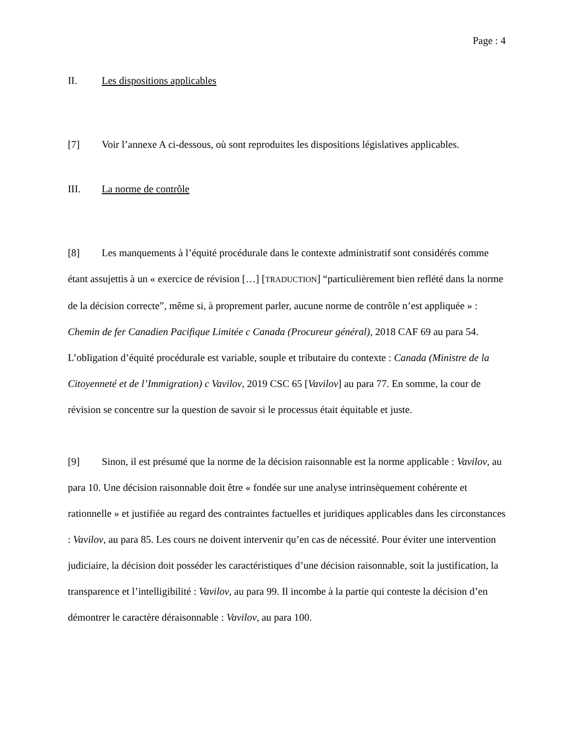Page : 4
II. Les dispositions applicables
[7] Voir l’annexe A ci-dessous, où sont reproduites les dispositions législatives applicables.
III. La norme de contrôle
[8] Les manquements à l’équité procédurale dans le contexte administratif sont considérés comme étant assujettis à un « exercice de révision […] [TRADUCTION] “particulièrement bien reflété dans la norme de la décision correcte”, même si, à proprement parler, aucune norme de contrôle n’est appliquée » : Chemin de fer Canadien Pacifique Limitée c Canada (Procureur général), 2018 CAF 69 au para 54. L’obligation d’équité procédurale est variable, souple et tributaire du contexte : Canada (Ministre de la Citoyenneté et de l’Immigration) c Vavilov, 2019 CSC 65 [Vavilov] au para 77. En somme, la cour de révision se concentre sur la question de savoir si le processus était équitable et juste.
[9] Sinon, il est présumé que la norme de la décision raisonnable est la norme applicable : Vavilov, au para 10. Une décision raisonnable doit être « fondée sur une analyse intrinsèquement cohérente et rationnelle » et justifiée au regard des contraintes factuelles et juridiques applicables dans les circonstances : Vavilov, au para 85. Les cours ne doivent intervenir qu’en cas de nécessité. Pour éviter une intervention judiciaire, la décision doit posséder les caractéristiques d’une décision raisonnable, soit la justification, la transparence et l’intelligibilité : Vavilov, au para 99. Il incombe à la partie qui conteste la décision d’en démontrer le caractère déraisonnable : Vavilov, au para 100.